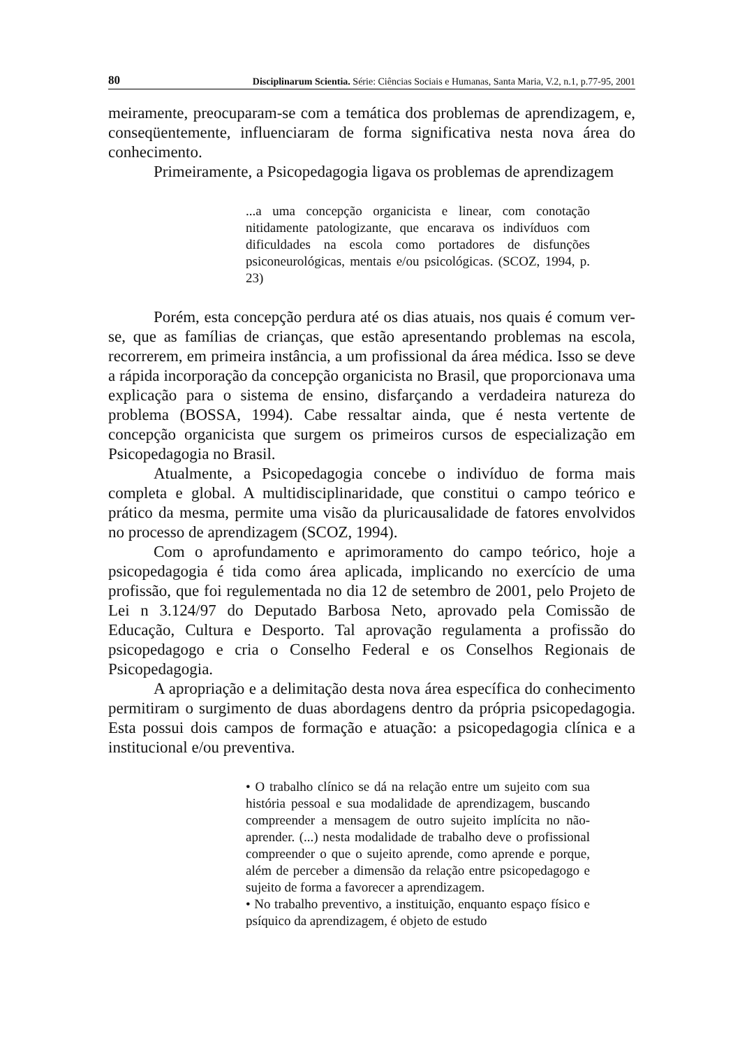80 Disciplinarum Scientia. Série: Ciências Sociais e Humanas, Santa Maria, V.2, n.1, p.77-95, 2001
meiramente, preocuparam-se com a temática dos problemas de aprendizagem, e, conseqüentemente, influenciaram de forma significativa nesta nova área do conhecimento.
Primeiramente, a Psicopedagogia ligava os problemas de aprendizagem
...a uma concepção organicista e linear, com conotação nitidamente patologizante, que encarava os indivíduos com dificuldades na escola como portadores de disfunções psiconeurológicas, mentais e/ou psicológicas. (SCOZ, 1994, p. 23)
Porém, esta concepção perdura até os dias atuais, nos quais é comum ver-se, que as famílias de crianças, que estão apresentando problemas na escola, recorrerem, em primeira instância, a um profissional da área médica. Isso se deve a rápida incorporação da concepção organicista no Brasil, que proporcionava uma explicação para o sistema de ensino, disfarçando a verdadeira natureza do problema (BOSSA, 1994). Cabe ressaltar ainda, que é nesta vertente de concepção organicista que surgem os primeiros cursos de especialização em Psicopedagogia no Brasil.
Atualmente, a Psicopedagogia concebe o indivíduo de forma mais completa e global. A multidisciplinaridade, que constitui o campo teórico e prático da mesma, permite uma visão da pluricausalidade de fatores envolvidos no processo de aprendizagem (SCOZ, 1994).
Com o aprofundamento e aprimoramento do campo teórico, hoje a psicopedagogia é tida como área aplicada, implicando no exercício de uma profissão, que foi regulementada no dia 12 de setembro de 2001, pelo Projeto de Lei n 3.124/97 do Deputado Barbosa Neto, aprovado pela Comissão de Educação, Cultura e Desporto. Tal aprovação regulamenta a profissão do psicopedagogo e cria o Conselho Federal e os Conselhos Regionais de Psicopedagogia.
A apropriação e a delimitação desta nova área específica do conhecimento permitiram o surgimento de duas abordagens dentro da própria psicopedagogia. Esta possui dois campos de formação e atuação: a psicopedagogia clínica e a institucional e/ou preventiva.
• O trabalho clínico se dá na relação entre um sujeito com sua história pessoal e sua modalidade de aprendizagem, buscando compreender a mensagem de outro sujeito implícita no não-aprender. (...) nesta modalidade de trabalho deve o profissional compreender o que o sujeito aprende, como aprende e porque, além de perceber a dimensão da relação entre psicopedagogo e sujeito de forma a favorecer a aprendizagem.
• No trabalho preventivo, a instituição, enquanto espaço físico e psíquico da aprendizagem, é objeto de estudo